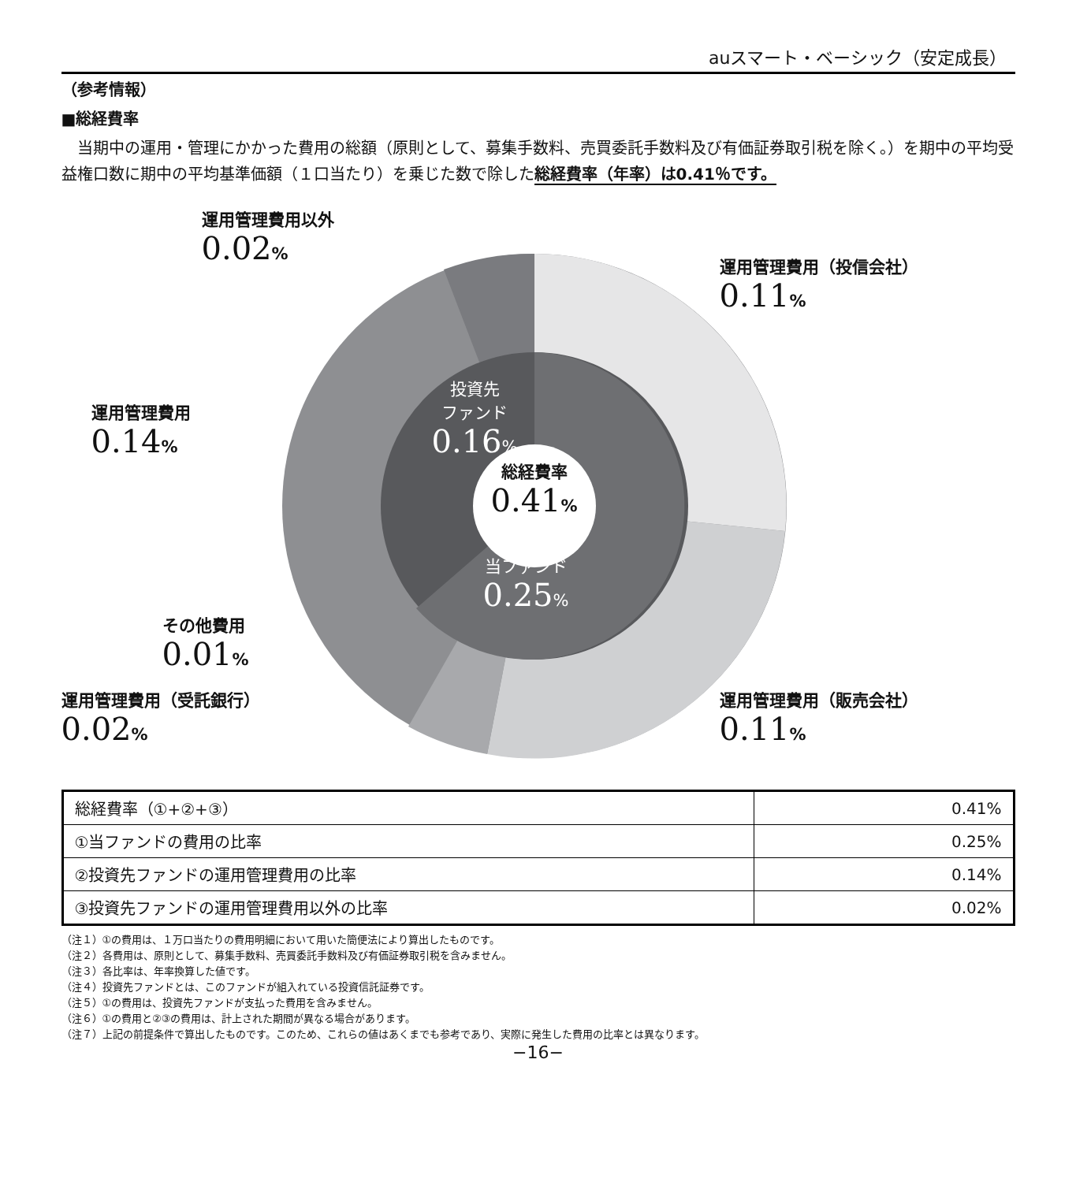auスマート・ベーシック（安定成長）
（参考情報）
■総経費率
　当期中の運用・管理にかかった費用の総額（原則として、募集手数料、売買委託手数料及び有価証券取引税を除く。）を期中の平均受益権口数に期中の平均基準価額（１口当たり）を乗じた数で除した総経費率（年率）は0.41％です。
運用管理費用以外
0.02%
運用管理費用（投信会社）
0.11%
運用管理費用
0.14%
投資先
ファンド
0.16%
総経費率
0.41%
当ファンド
0.25%
その他費用
0.01%
運用管理費用（受託銀行）
0.02%
運用管理費用（販売会社）
0.11%
| 総経費率（①+②+③） | 0.41% |
| ①当ファンドの費用の比率 | 0.25% |
| ②投資先ファンドの運用管理費用の比率 | 0.14% |
| ③投資先ファンドの運用管理費用以外の比率 | 0.02% |
（注１）①の費用は、１万口当たりの費用明細において用いた簡便法により算出したものです。
（注２）各費用は、原則として、募集手数料、売買委託手数料及び有価証券取引税を含みません。
（注３）各比率は、年率換算した値です。
（注４）投資先ファンドとは、このファンドが組入れている投資信託証券です。
（注５）①の費用は、投資先ファンドが支払った費用を含みません。
（注６）①の費用と②③の費用は、計上された期間が異なる場合があります。
（注７）上記の前提条件で算出したものです。このため、これらの値はあくまでも参考であり、実際に発生した費用の比率とは異なります。
−16−